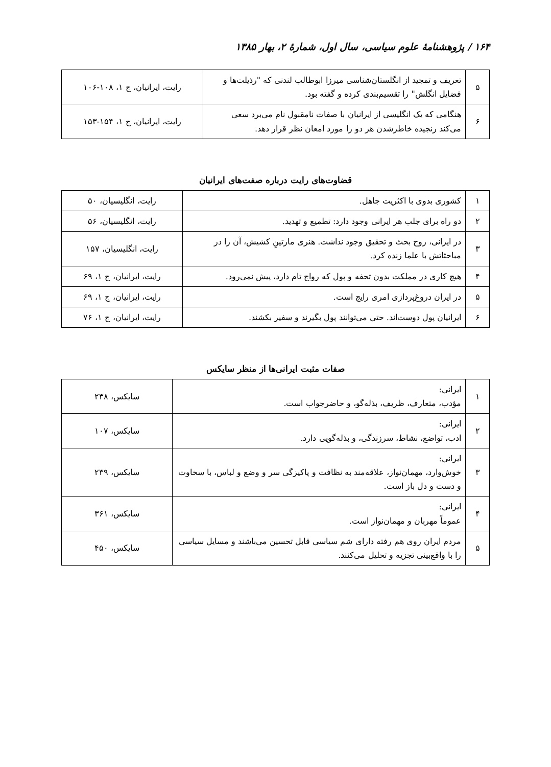۱۶۴ / پژوهشنامهٔ علوم سیاسی، سال اول، شمارهٔ ۲، بهار ۱۳۸۵
| ۵ | تعریف و تمجید از انگلستان‌شناسی میرزا ابوطالب لندنی که "رذیلت‌ها و فضایل انگلش" را تقسیم‌بندی کرده و گفته بود. | رایت، ایرانیان، ج ۱، ۱۰۸-۱۰۶ |
| ۶ | هنگامی که یک انگلیسی از ایرانیان با صفات نامقبول نام می‌برد سعی می‌کند رنجیده خاطرشدن هر دو را مورد امعان نظر قرار دهد. | رایت، ایرانیان، ج ۱، ۱۵۴-۱۵۳ |
قضاوت‌های رایت درباره صفت‌های ایرانیان
| ۱ | کشوری بدوی با اکثریت جاهل. | رایت، انگلیسیان، ۵۰ |
| ۲ | دو راه برای جلب هر ایرانی وجود دارد: تطمیع و تهدید. | رایت، انگلیسیان، ۵۶ |
| ۳ | در ایرانی، روح بحث و تحقیق وجود نداشت. هنری مارتینِ کشیش، آن را در مباحثاتش با علما زنده کرد. | رایت، انگلیسیان، ۱۵۷ |
| ۴ | هیچ کاری در مملکت بدون تحفه و پول که رواج تام دارد، پیش نمی‌رود. | رایت، ایرانیان، ج ۱، ۶۹ |
| ۵ | در ایران دروغ‌پردازی امری رایج است. | رایت، ایرانیان، ج ۱، ۶۹ |
| ۶ | ایرانیان پول دوست‌اند. حتی می‌توانند پول بگیرند و سفیر بکشند. | رایت، ایرانیان، ج ۱، ۷۶ |
صفات مثبت ایرانی‌ها از منظر سایکس
| ۱ | ایرانی: مؤدب، متعارف، ظریف، بذله‌گو، و حاضرجواب است. | سایکس، ۲۳۸ |
| ۲ | ایرانی: ادب، تواضع، نشاط، سرزندگی، و بذله‌گویی دارد. | سایکس، ۱۰۷ |
| ۳ | ایرانی: خوش‌وارد، مهمان‌نواز، علاقه‌مند به نظافت و پاکیزگی سر و وضع و لباس، با سخاوت و دست و دل باز است. | سایکس، ۲۳۹ |
| ۴ | ایرانی: عموماً مهربان و مهمان‌نواز است. | سایکس، ۳۶۱ |
| ۵ | مردم ایران روی هم رفته دارای شم سیاسی قابل تحسین می‌باشند و مسایل سیاسی را با واقع‌بینی تجزیه و تحلیل می‌کنند. | سایکس، ۴۵۰ |